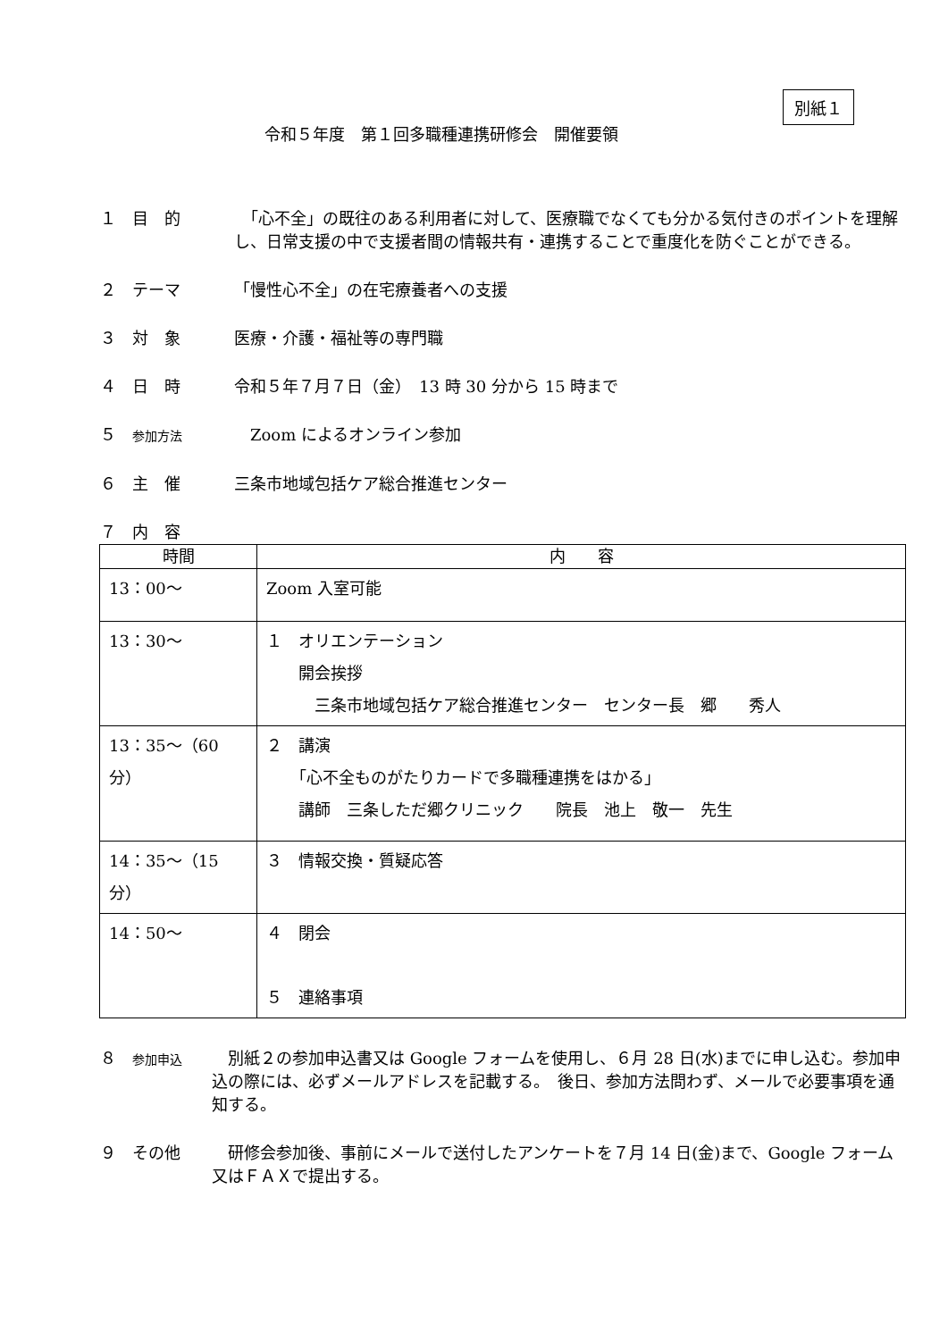別紙１
令和５年度　第１回多職種連携研修会　開催要領
１　目　的 　「心不全」の既往のある利用者に対して、医療職でなくても分かる気付きのポイントを理解し、日常支援の中で支援者間の情報共有・連携することで重度化を防ぐことができる。
２　テーマ 「慢性心不全」の在宅療養者への支援
３　対　象 医療・介護・福祉等の専門職
４　日　時 令和５年７月７日（金）　13 時 30 分から 15 時まで
５　参加方法
　Zoom によるオンライン参加
６　主　催 三条市地域包括ケア総合推進センター
７　内　容
| 時間 | 内 容 |
| --- | --- |
| 13：00～ | Zoom 入室可能 |
| 13：30～ | １ オリエンテーション 開会挨拶 三条市地域包括ケア総合推進センター センター長 郷 秀人 |
| 13：35～（60 分） | ２ 講演 「心不全ものがたりカードで多職種連携をはかる」 講師 三条しただ郷クリニック 院長 池上 敬一 先生 |
| 14：35～（15 分） | ３ 情報交換・質疑応答 |
| 14：50～ | ４ 閉会 ５ 連絡事項 |
８　参加申込
　別紙２の参加申込書又は Google フォームを使用し、６月 28 日(水)までに申し込む。参加申込の際には、必ずメールアドレスを記載する。　後日、参加方法問わず、メールで必要事項を通知する。
９　その他 　研修会参加後、事前にメールで送付したアンケートを７月 14 日(金)まで、Google フォーム又はＦＡＸで提出する。